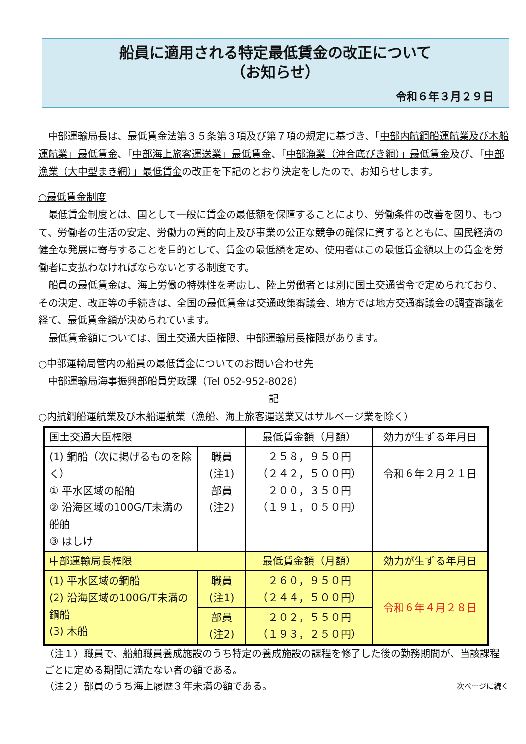船員に適用される特定最低賃金の改正について
（お知らせ）
令和６年３月２９日
中部運輸局長は、最低賃金法第３５条第３項及び第７項の規定に基づき、「中部内航鋼船運航業及び木船運航業」最低賃金、「中部海上旅客運送業」最低賃金、「中部漁業（沖合底びき網）」最低賃金及び、「中部漁業（大中型まき網）」最低賃金の改正を下記のとおり決定をしたので、お知らせします。
○最低賃金制度
最低賃金制度とは、国として一般に賃金の最低額を保障することにより、労働条件の改善を図り、もつて、労働者の生活の安定、労働力の質的向上及び事業の公正な競争の確保に資するとともに、国民経済の健全な発展に寄与することを目的として、賃金の最低額を定め、使用者はこの最低賃金額以上の賃金を労働者に支払わなければならないとする制度です。
船員の最低賃金は、海上労働の特殊性を考慮し、陸上労働者とは別に国土交通省令で定められており、その決定、改正等の手続きは、全国の最低賃金は交通政策審議会、地方では地方交通審議会の調査審議を経て、最低賃金額が決められています。
最低賃金額については、国土交通大臣権限、中部運輸局長権限があります。
○中部運輸局管内の船員の最低賃金についてのお問い合わせ先
中部運輸局海事振興部船員労政課（Tel 052-952-8028）
記
○内航鋼船運航業及び木船運航業（漁船、海上旅客運送業又はサルベージ業を除く）
| 国土交通大臣権限 | | 最低賃金額（月額） | 効力が生ずる年月日 |
| (1) 鋼船（次に掲げるものを除く） ① 平水区域の船舶 ② 沿海区域の100G/T未満の船舶 ③ はしけ | 職員 (注1) 部員 (注2) | ２５８，９５０円 （２４２，５００円） ２００，３５０円 （１９１，０５０円） | 令和６年２月２１日 |
| 中部運輸局長権限 | | 最低賃金額（月額） | 効力が生ずる年月日 |
| (1) 平水区域の鋼船 (2) 沿海区域の100G/T未満の鋼船 (3) 木船 | 職員 (注1) | ２６０，９５０円 （２４４，５００円） | 令和６年４月２８日 |
| | 部員 (注2) | ２０２，５５０円 （１９３，２５０円） | |
（注１）職員で、船舶職員養成施設のうち特定の養成施設の課程を修了した後の勤務期間が、当該課程ごとに定める期間に満たない者の額である。
（注２）部員のうち海上履歴３年未満の額である。 次ページに続く